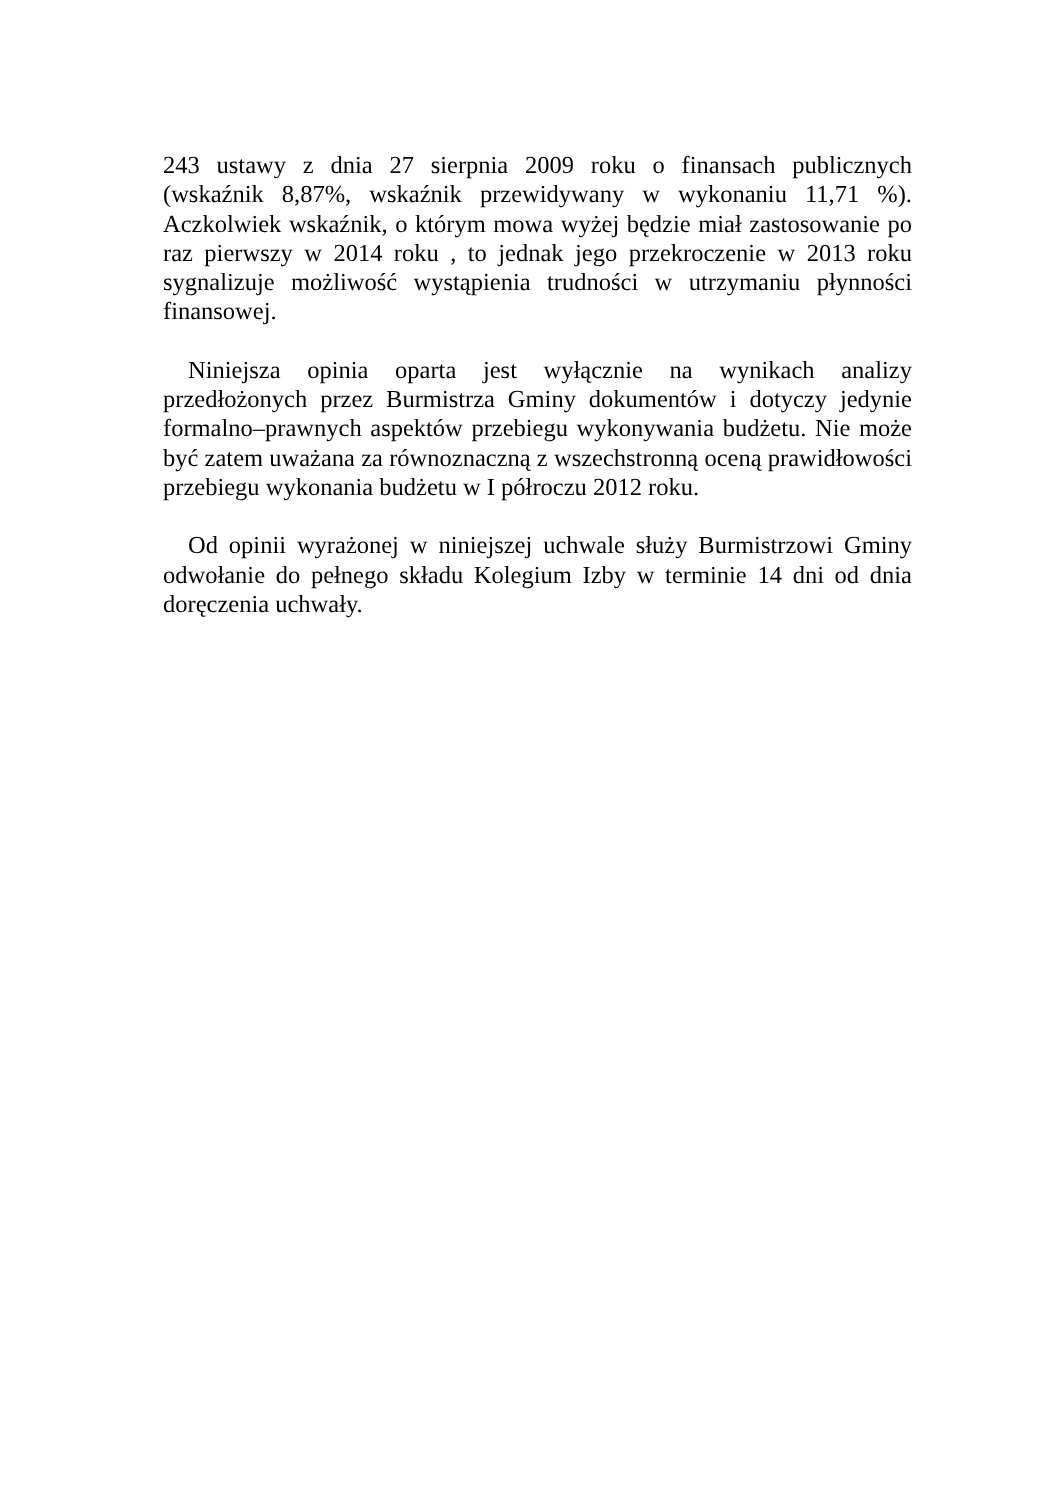243 ustawy z dnia 27 sierpnia 2009 roku o finansach publicznych (wskaźnik 8,87%, wskaźnik przewidywany w wykonaniu 11,71 %). Aczkolwiek wskaźnik, o którym mowa wyżej będzie miał zastosowanie po raz pierwszy w 2014 roku , to jednak jego przekroczenie w 2013 roku sygnalizuje możliwość wystąpienia trudności w utrzymaniu płynności finansowej.
Niniejsza opinia oparta jest wyłącznie na wynikach analizy przedłożonych przez Burmistrza Gminy dokumentów i dotyczy jedynie formalno–prawnych aspektów przebiegu wykonywania budżetu. Nie może być zatem uważana za równoznaczną z wszechstronną oceną prawidłowości przebiegu wykonania budżetu w I półroczu 2012 roku.
Od opinii wyrażonej w niniejszej uchwale służy Burmistrzowi Gminy odwołanie do pełnego składu Kolegium Izby w terminie 14 dni od dnia doręczenia uchwały.